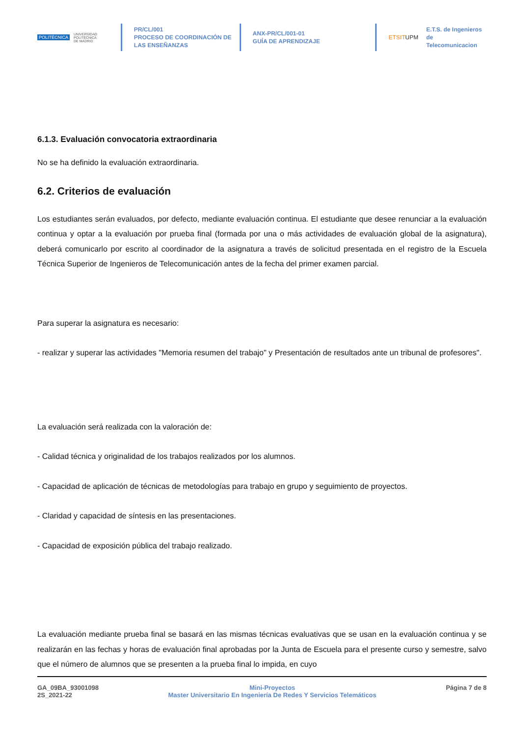POLITÉCNICA UNIVERSIDAD
POLITÉCNICA
DE MADRID
PR/CL/001
PROCESO DE COORDINACIÓN DE
LAS ENSEÑANZAS
ANX-PR/CL/001-01
GUÍA DE APRENDIZAJE
ETSIT UPM E.T.S. de Ingenieros de
Telecomunicacion
6.1.3. Evaluación convocatoria extraordinaria
No se ha definido la evaluación extraordinaria.
6.2. Criterios de evaluación
Los estudiantes serán evaluados, por defecto, mediante evaluación continua. El estudiante que desee renunciar a la evaluación continua y optar a la evaluación por prueba final (formada por una o más actividades de evaluación global de la asignatura), deberá comunicarlo por escrito al coordinador de la asignatura a través de solicitud presentada en el registro de la Escuela Técnica Superior de Ingenieros de Telecomunicación antes de la fecha del primer examen parcial.
Para superar la asignatura es necesario:
- realizar y superar las actividades "Memoria resumen del trabajo" y Presentación de resultados ante un tribunal de profesores".
La evaluación será realizada con la valoración de:
- Calidad técnica y originalidad de los trabajos realizados por los alumnos.
- Capacidad de aplicación de técnicas de metodologías para trabajo en grupo y seguimiento de proyectos.
- Claridad y capacidad de síntesis en las presentaciones.
- Capacidad de exposición pública del trabajo realizado.
La evaluación mediante prueba final se basará en las mismas técnicas evaluativas que se usan en la evaluación continua y se realizarán en las fechas y horas de evaluación final aprobadas por la Junta de Escuela para el presente curso y semestre, salvo que el número de alumnos que se presenten a la prueba final lo impida, en cuyo
GA_09BA_93001098
2S_2021-22
Mini-Proyectos
Master Universitario En Ingeniería De Redes Y Servicios Telemáticos
Página 7 de 8